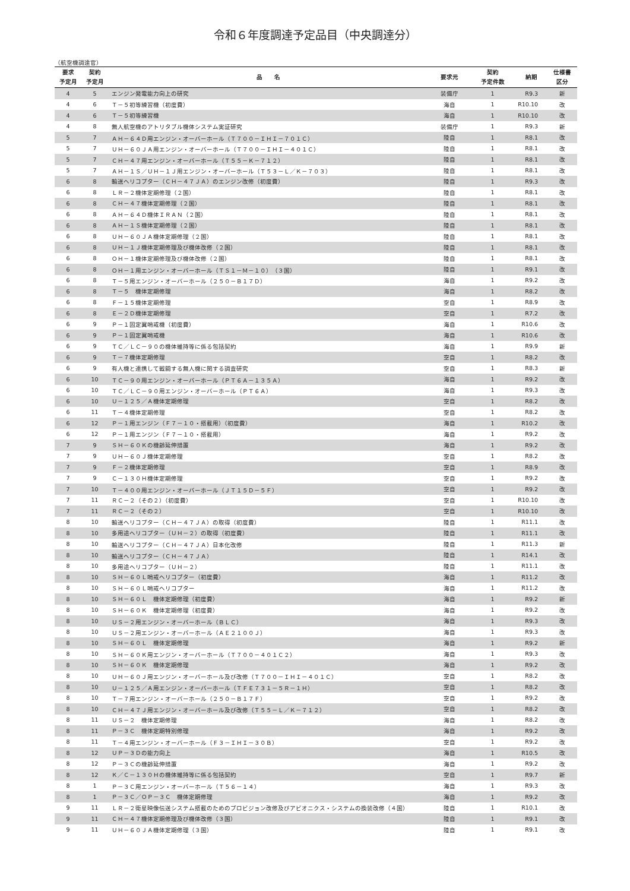令和６年度調達予定品目（中央調達分）
（航空機調達官）
| 要求 予定月 | 契約 予定月 | 品 名 | 要求元 | 契約 予定件数 | 納期 | 仕様書 区分 |
| --- | --- | --- | --- | --- | --- | --- |
| 4 | 5 | エンジン発電能力向上の研究 | 装備庁 | 1 | R9.3 | 新 |
| 4 | 6 | Ｔ－５初等練習機（初度費） | 海自 | 1 | R10.10 | 改 |
| 4 | 6 | Ｔ－５初等練習機 | 海自 | 1 | R10.10 | 改 |
| 4 | 8 | 無人航空機のアトリタブル機体システム実証研究 | 装備庁 | 1 | R9.3 | 新 |
| 5 | 7 | ＡＨ－６４Ｄ用エンジン・オーバーホール（Ｔ７００－ＩＨＩ－７０１Ｃ） | 陸自 | 1 | R8.1 | 改 |
| 5 | 7 | ＵＨ－６０ＪＡ用エンジン・オーバーホール（Ｔ７００－ＩＨＩ－４０１Ｃ） | 陸自 | 1 | R8.1 | 改 |
| 5 | 7 | ＣＨ－４７用エンジン・オーバーホール（Ｔ５５－Ｋ－７１２） | 陸自 | 1 | R8.1 | 改 |
| 5 | 7 | ＡＨ－１Ｓ／ＵＨ－１Ｊ用エンジン・オーバーホール（Ｔ５３－Ｌ／Ｋ－７０３） | 陸自 | 1 | R8.1 | 改 |
| 6 | 8 | 輸送ヘリコプター（ＣＨ－４７ＪＡ）のエンジン改修（初度費） | 陸自 | 1 | R9.3 | 改 |
| 6 | 8 | ＬＲ－２機体定期修理（２国） | 陸自 | 1 | R8.1 | 改 |
| 6 | 8 | ＣＨ－４７機体定期修理（２国） | 陸自 | 1 | R8.1 | 改 |
| 6 | 8 | ＡＨ－６４Ｄ機体ＩＲＡＮ（２国） | 陸自 | 1 | R8.1 | 改 |
| 6 | 8 | ＡＨ－１Ｓ機体定期修理（２国） | 陸自 | 1 | R8.1 | 改 |
| 6 | 8 | ＵＨ－６０ＪＡ機体定期修理（２国） | 陸自 | 1 | R8.1 | 改 |
| 6 | 8 | ＵＨ－１Ｊ機体定期修理及び機体改修（２国） | 陸自 | 1 | R8.1 | 改 |
| 6 | 8 | ＯＨ－１機体定期修理及び機体改修（２国） | 陸自 | 1 | R8.1 | 改 |
| 6 | 8 | ＯＨ－１用エンジン・オーバーホール（ＴＳ１－Ｍ－１０）（３国） | 陸自 | 1 | R9.1 | 改 |
| 6 | 8 | Ｔ－５用エンジン・オーバーホール（２５０－Ｂ１７Ｄ） | 海自 | 1 | R9.2 | 改 |
| 6 | 8 | Ｔ－５ 機体定期修理 | 海自 | 1 | R8.2 | 改 |
| 6 | 8 | Ｆ－１５機体定期修理 | 空自 | 1 | R8.9 | 改 |
| 6 | 8 | Ｅ－２Ｄ機体定期修理 | 空自 | 1 | R7.2 | 改 |
| 6 | 9 | Ｐ－１固定翼哨戒機（初度費） | 海自 | 1 | R10.6 | 改 |
| 6 | 9 | Ｐ－１固定翼哨戒機 | 海自 | 1 | R10.6 | 改 |
| 6 | 9 | ＴＣ／ＬＣ－９０の機体維持等に係る包括契約 | 海自 | 1 | R9.9 | 新 |
| 6 | 9 | Ｔ－７機体定期修理 | 空自 | 1 | R8.2 | 改 |
| 6 | 9 | 有人機と連携して戦闘する無人機に関する調査研究 | 空自 | 1 | R8.3 | 新 |
| 6 | 10 | ＴＣ－９０用エンジン・オーバーホール（ＰＴ６Ａ－１３５Ａ） | 海自 | 1 | R9.2 | 改 |
| 6 | 10 | ＴＣ／ＬＣ－９０用エンジン・オーバーホール（ＰＴ６Ａ） | 海自 | 1 | R9.3 | 改 |
| 6 | 10 | Ｕ－１２５／Ａ機体定期修理 | 空自 | 1 | R8.2 | 改 |
| 6 | 11 | Ｔ－４機体定期修理 | 空自 | 1 | R8.2 | 改 |
| 6 | 12 | Ｐ－１用エンジン（Ｆ７－１０・搭載用）（初度費） | 海自 | 1 | R10.2 | 改 |
| 6 | 12 | Ｐ－１用エンジン（Ｆ７－１０・搭載用） | 海自 | 1 | R9.2 | 改 |
| 7 | 9 | ＳＨ－６０Ｋの機齢延伸措置 | 海自 | 1 | R9.2 | 改 |
| 7 | 9 | ＵＨ－６０Ｊ機体定期修理 | 空自 | 1 | R8.2 | 改 |
| 7 | 9 | Ｆ－２機体定期修理 | 空自 | 1 | R8.9 | 改 |
| 7 | 9 | Ｃ－１３０Ｈ機体定期修理 | 空自 | 1 | R9.2 | 改 |
| 7 | 10 | Ｔ－４００用エンジン・オーバーホール（ＪＴ１５Ｄ－５Ｆ） | 空自 | 1 | R9.2 | 改 |
| 7 | 11 | ＲＣ－２（その２）（初度費） | 空自 | 1 | R10.10 | 改 |
| 7 | 11 | ＲＣ－２（その２） | 空自 | 1 | R10.10 | 改 |
| 8 | 10 | 輸送ヘリコプター（ＣＨ－４７ＪＡ）の取得（初度費） | 陸自 | 1 | R11.1 | 改 |
| 8 | 10 | 多用途ヘリコプター（ＵＨ－２）の取得（初度費） | 陸自 | 1 | R11.1 | 改 |
| 8 | 10 | 輸送ヘリコプター（ＣＨ－４７ＪＡ）日本化改修 | 陸自 | 1 | R11.3 | 新 |
| 8 | 10 | 輸送ヘリコプター（ＣＨ－４７ＪＡ） | 陸自 | 1 | R14.1 | 改 |
| 8 | 10 | 多用途ヘリコプター（ＵＨ－２） | 陸自 | 1 | R11.1 | 改 |
| 8 | 10 | ＳＨ－６０Ｌ哨戒ヘリコプター（初度費） | 海自 | 1 | R11.2 | 改 |
| 8 | 10 | ＳＨ－６０Ｌ哨戒ヘリコプター | 海自 | 1 | R11.2 | 改 |
| 8 | 10 | ＳＨ－６０Ｌ 機体定期修理（初度費） | 海自 | 1 | R9.2 | 新 |
| 8 | 10 | ＳＨ－６０Ｋ 機体定期修理（初度費） | 海自 | 1 | R9.2 | 改 |
| 8 | 10 | ＵＳ－２用エンジン・オーバーホール（ＢＬＣ） | 海自 | 1 | R9.3 | 改 |
| 8 | 10 | ＵＳ－２用エンジン・オーバーホール（ＡＥ２１００Ｊ） | 海自 | 1 | R9.3 | 改 |
| 8 | 10 | ＳＨ－６０Ｌ 機体定期修理 | 海自 | 1 | R9.2 | 新 |
| 8 | 10 | ＳＨ－６０Ｋ用エンジン・オーバーホール（Ｔ７００－４０１Ｃ２） | 海自 | 1 | R9.3 | 改 |
| 8 | 10 | ＳＨ－６０Ｋ 機体定期修理 | 海自 | 1 | R9.2 | 改 |
| 8 | 10 | ＵＨ－６０Ｊ用エンジン・オーバーホール及び改修（Ｔ７００－ＩＨＩ－４０１Ｃ） | 空自 | 1 | R8.2 | 改 |
| 8 | 10 | Ｕ－１２５／Ａ用エンジン・オーバーホール（ＴＦＥ７３１－５Ｒ－１Ｈ） | 空自 | 1 | R8.2 | 改 |
| 8 | 10 | Ｔ－７用エンジン・オーバーホール（２５０－Ｂ１７Ｆ） | 空自 | 1 | R9.2 | 改 |
| 8 | 10 | ＣＨ－４７Ｊ用エンジン・オーバーホール及び改修（Ｔ５５－Ｌ／Ｋ－７１２） | 空自 | 1 | R8.2 | 改 |
| 8 | 11 | ＵＳ－２ 機体定期修理 | 海自 | 1 | R8.2 | 改 |
| 8 | 11 | Ｐ－３Ｃ 機体定期特別修理 | 海自 | 1 | R9.2 | 改 |
| 8 | 11 | Ｔ－４用エンジン・オーバーホール（Ｆ３－ＩＨＩ－３０Ｂ） | 空自 | 1 | R9.2 | 改 |
| 8 | 12 | ＵＰ－３Ｄの能力向上 | 海自 | 1 | R10.5 | 改 |
| 8 | 12 | Ｐ－３Ｃの機齢延伸措置 | 海自 | 1 | R9.2 | 改 |
| 8 | 12 | Ｋ／Ｃ－１３０Ｈの機体維持等に係る包括契約 | 空自 | 1 | R9.7 | 新 |
| 8 | 1 | Ｐ－３Ｃ用エンジン・オーバーホール（Ｔ５６－１４） | 海自 | 1 | R9.3 | 改 |
| 8 | 1 | Ｐ－３Ｃ／ＯＰ－３Ｃ 機体定期修理 | 海自 | 1 | R9.2 | 改 |
| 9 | 11 | ＬＲ－２衛星映像伝送システム搭載のためのプロビジョン改修及びアビオニクス・システムの換装改修（４国） | 陸自 | 1 | R10.1 | 改 |
| 9 | 11 | ＣＨ－４７機体定期修理及び機体改修（３国） | 陸自 | 1 | R9.1 | 改 |
| 9 | 11 | ＵＨ－６０ＪＡ機体定期修理（３国） | 陸自 | 1 | R9.1 | 改 |